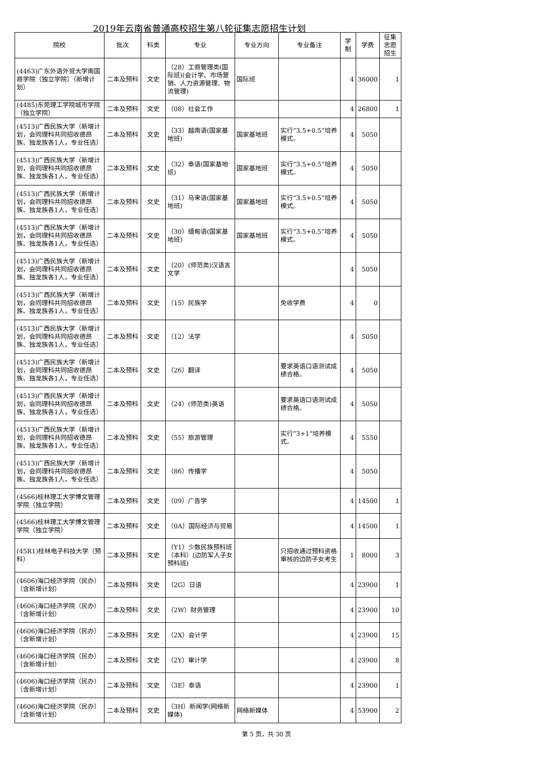2019年云南省普通高校招生第八轮征集志愿招生计划
| 院校 | 批次 | 科类 | 专业 | 专业方向 | 专业备注 | 学制 | 学费 | 征集志愿招生 |
| --- | --- | --- | --- | --- | --- | --- | --- | --- |
| (4463)广东外语外贸大学南国商学院（独立学院）（新增计划） | 二本及预科 | 文史 | （28）工商管理类(国际班)(会计学、市场营销、人力资源管理、物流管理) | 国际班 | | 4 | 36000 | 1 |
| (4485)东莞理工学院城市学院（独立学院） | 二本及预科 | 文史 | （08）社会工作 | | | 4 | 26800 | 1 |
| (4513)广西民族大学（新增计划，会同理科共同招收德昂族、独龙族各1人，专业任选） | 二本及预科 | 文史 | （33）越南语(国家基地班) | 国家基地班 | 实行“3.5+0.5”培养模式。 | 4 | 5050 | |
| (4513)广西民族大学（新增计划，会同理科共同招收德昂族、独龙族各1人，专业任选） | 二本及预科 | 文史 | （32）泰语(国家基地班) | 国家基地班 | 实行“3.5+0.5”培养模式。 | 4 | 5050 | |
| (4513)广西民族大学（新增计划，会同理科共同招收德昂族、独龙族各1人，专业任选） | 二本及预科 | 文史 | （31）马来语(国家基地班) | 国家基地班 | 实行“3.5+0.5”培养模式。 | 4 | 5050 | |
| (4513)广西民族大学（新增计划，会同理科共同招收德昂族、独龙族各1人，专业任选） | 二本及预科 | 文史 | （30）缅甸语(国家基地班) | 国家基地班 | 实行“3.5+0.5”培养模式。 | 4 | 5050 | |
| (4513)广西民族大学（新增计划，会同理科共同招收德昂族、独龙族各1人，专业任选） | 二本及预科 | 文史 | （20）(师范类)汉语言文学 | | | 4 | 5050 | |
| (4513)广西民族大学（新增计划，会同理科共同招收德昂族、独龙族各1人，专业任选） | 二本及预科 | 文史 | （15）民族学 | | 免收学费 | 4 | 0 | |
| (4513)广西民族大学（新增计划，会同理科共同招收德昂族、独龙族各1人，专业任选） | 二本及预科 | 文史 | （12）法学 | | | 4 | 5050 | |
| (4513)广西民族大学（新增计划，会同理科共同招收德昂族、独龙族各1人，专业任选） | 二本及预科 | 文史 | （26）翻译 | | 要求英语口语测试成绩合格。 | 4 | 5050 | |
| (4513)广西民族大学（新增计划，会同理科共同招收德昂族、独龙族各1人，专业任选） | 二本及预科 | 文史 | （24）(师范类)英语 | | 要求英语口语测试成绩合格。 | 4 | 5050 | |
| (4513)广西民族大学（新增计划，会同理科共同招收德昂族、独龙族各1人，专业任选） | 二本及预科 | 文史 | （55）旅游管理 | | 实行“3+1”培养模式。 | 4 | 5550 | |
| (4513)广西民族大学（新增计划，会同理科共同招收德昂族、独龙族各1人，专业任选） | 二本及预科 | 文史 | （86）传播学 | | | 4 | 5050 | |
| (4566)桂林理工大学博文管理学院（独立学院） | 二本及预科 | 文史 | （09）广告学 | | | 4 | 14500 | 1 |
| (4566)桂林理工大学博文管理学院（独立学院） | 二本及预科 | 文史 | （0A）国际经济与贸易 | | | 4 | 14500 | 1 |
| (45R1)桂林电子科技大学（预科） | 二本及预科 | 文史 | （Y1）少数民族预科班（本科）(边防军人子女预科班) | | 只招收通过预科资格审核的边防子女考生 | 1 | 8000 | 3 |
| (4606)海口经济学院（民办）（含新增计划） | 二本及预科 | 文史 | （2G）日语 | | | 4 | 23900 | 1 |
| (4606)海口经济学院（民办）（含新增计划） | 二本及预科 | 文史 | （2W）财务管理 | | | 4 | 23900 | 10 |
| (4606)海口经济学院（民办）（含新增计划） | 二本及预科 | 文史 | （2X）会计学 | | | 4 | 23900 | 15 |
| (4606)海口经济学院（民办）（含新增计划） | 二本及预科 | 文史 | （2Y）审计学 | | | 4 | 23900 | 8 |
| (4606)海口经济学院（民办）（含新增计划） | 二本及预科 | 文史 | （3E）泰语 | | | 4 | 23900 | 1 |
| (4606)海口经济学院（民办）（含新增计划） | 二本及预科 | 文史 | （3H）新闻学(网络新媒体) | 网络新媒体 | | 4 | 53900 | 2 |
第 5 页，共 30 页